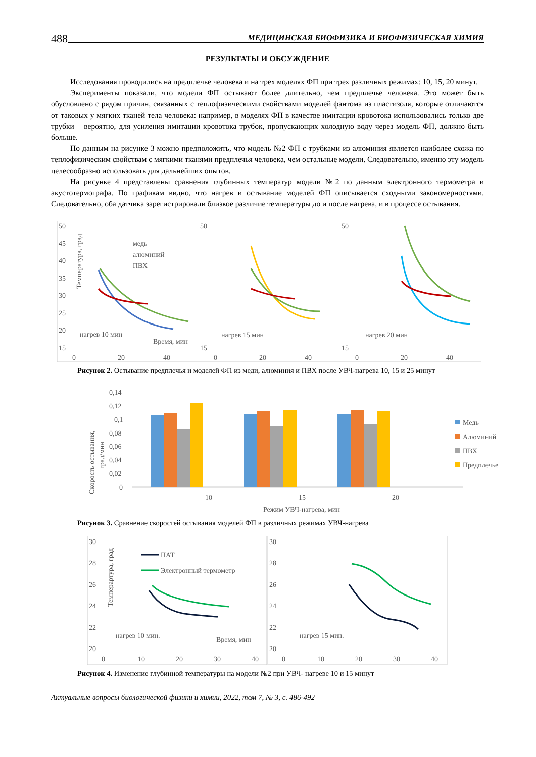488 МЕДИЦИНСКАЯ БИОФИЗИКА И БИОФИЗИЧЕСКАЯ ХИМИЯ
РЕЗУЛЬТАТЫ И ОБСУЖДЕНИЕ
Исследования проводились на предплечье человека и на трех моделях ФП при трех различных режимах: 10, 15, 20 минут.
Эксперименты показали, что модели ФП остывают более длительно, чем предплечье человека. Это может быть обусловлено с рядом причин, связанных с теплофизическими свойствами моделей фантома из пластизоля, которые отличаются от таковых у мягких тканей тела человека: например, в моделях ФП в качестве имитации кровотока использовались только две трубки – вероятно, для усиления имитации кровотока трубок, пропускающих холодную воду через модель ФП, должно быть больше.
По данным на рисунке 3 можно предположить, что модель №2 ФП с трубками из алюминия является наиболее схожа по теплофизическим свойствам с мягкими тканями предплечья человека, чем остальные модели. Следовательно, именно эту модель целесообразно использовать для дальнейших опытов.
На рисунке 4 представлены сравнения глубинных температур модели №2 по данным электронного термометра и акустотермографа. По графикам видно, что нагрев и остывание моделей ФП описывается сходными закономерностями. Следовательно, оба датчика зарегистрировали близкое различие температуры до и после нагрева, и в процессе остывания.
50
45
40
35
30
25
20
15
0
20
40
медь
алюминий
ПВХ
нагрев 10 мин
Время, мин
50
15
0
20
40
нагрев 15 мин
50
15
0
20
40
нагрев 20 мин
Температура, град
Рисунок 2. Остывание предплечья и моделей ФП из меди, алюминия и ПВХ после УВЧ-нагрева 10, 15 и 25 минут
0,14
0,12
0,1
0,08
0,06
0,04
0,02
0
10
15
20
Режим УВЧ-нагрева, мин
Медь
Алюминий
ПВХ
Предплечье
Скорость остывания,
град/мин
Рисунок 3. Сравнение скоростей остывания моделей ФП в различных режимах УВЧ-нагрева
30
28
26
24
22
20
0
10
20
30
40
ПАТ
Электронный термометр
нагрев 10 мин.
Время, мин
30
28
26
24
22
20
0
10
20
30
40
нагрев 15 мин.
Темперартура, град
Рисунок 4. Изменение глубинной температуры на модели №2 при УВЧ- нагреве 10 и 15 минут
Актуальные вопросы биологической физики и химии, 2022, том 7, № 3, с. 486-492